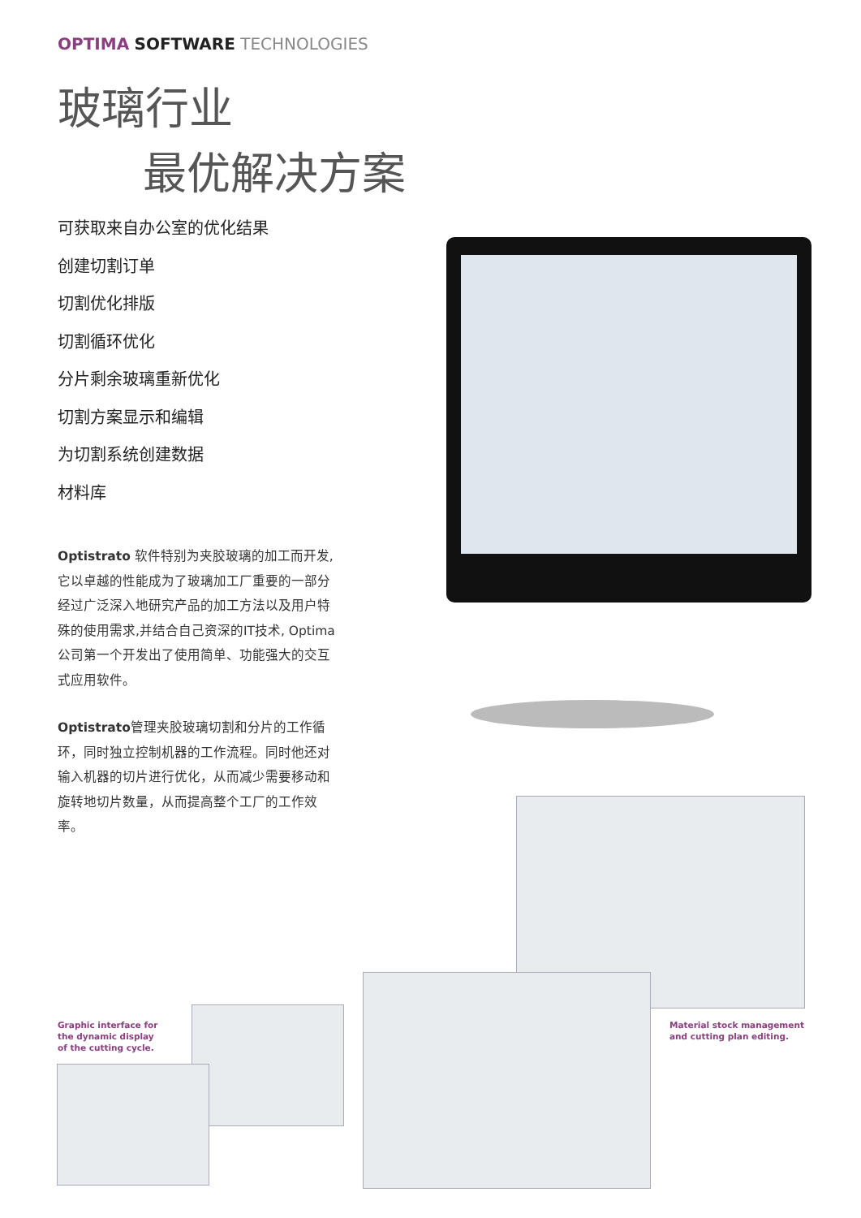OPTIMA SOFTWARE TECHNOLOGIES
玻璃行业
最优解决方案
可获取来自办公室的优化结果
创建切割订单
切割优化排版
切割循环优化
分片剩余玻璃重新优化
切割方案显示和编辑
为切割系统创建数据
材料库
Optistrato 软件特别为夹胶玻璃的加工而开发, 它以卓越的性能成为了玻璃加工厂重要的一部分 经过广泛深入地研究产品的加工方法以及用户特殊的使用需求,并结合自己资深的IT技术, Optima公司第一个开发出了使用简单、功能强大的交互式应用软件。
Optistrato管理夹胶玻璃切割和分片的工作循环，同时独立控制机器的工作流程。同时他还对输入机器的切片进行优化，从而减少需要移动和旋转地切片数量，从而提高整个工厂的工作效率。
Graphic interface for
the dynamic display
of the cutting cycle.
Material stock management
and cutting plan editing.